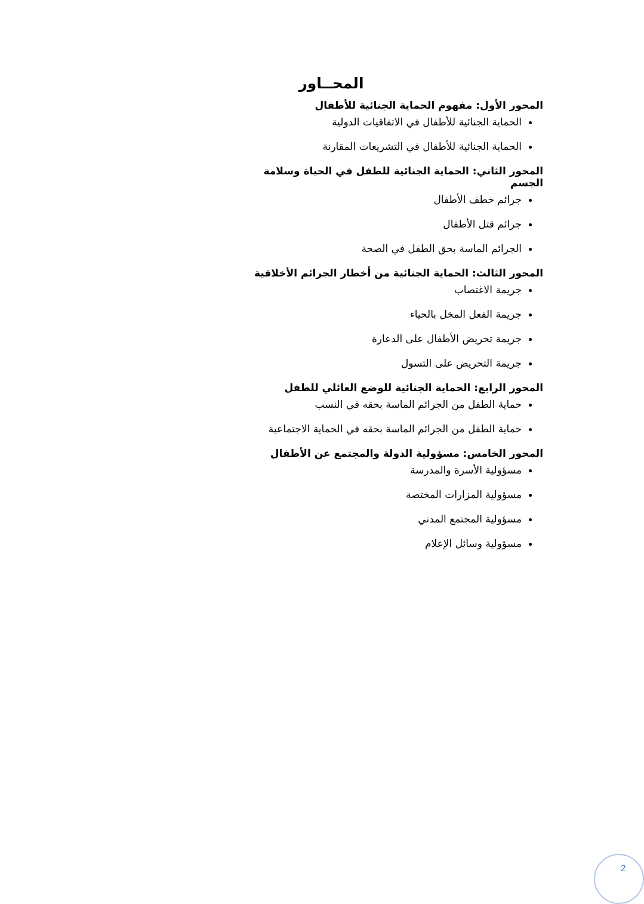المحــاور
المحور الأول: مفهوم الحماية الجنائية للأطفال
الحماية الجنائية للأطفال في الاتفاقيات الدولية
الحماية الجنائية للأطفال في التشريعات المقارنة
المحور الثاني: الحماية الجنائية للطفل في الحياة وسلامة الجسم
جرائم خطف الأطفال
جرائم قتل الأطفال
الجرائم الماسة بحق الطفل في الصحة
المحور الثالث: الحماية الجنائية من أخطار الجرائم الأخلاقية
جريمة الاغتصاب
جريمة الفعل المخل بالحياء
جريمة تحريض الأطفال على الدعارة
جريمة التحريض على التسول
المحور الرابع: الحماية الجنائية للوضع العائلي للطفل
حماية الطفل من الجرائم الماسة بحقه في النسب
حماية الطفل من الجرائم الماسة بحقه في الحماية الاجتماعية
المحور الخامس: مسؤولية الدولة والمجتمع عن الأطفال
مسؤولية الأسرة والمدرسة
مسؤولية المزارات المختصة
مسؤولية المجتمع المدني
مسؤولية وسائل الإعلام
2